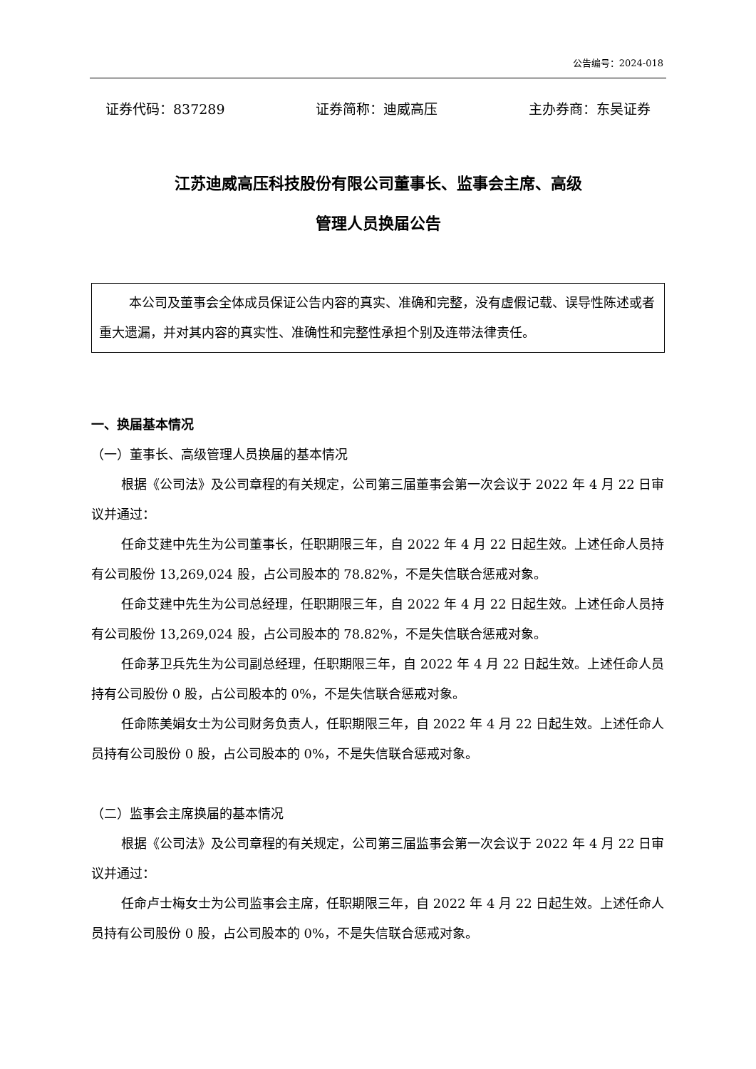公告编号：2024-018
证券代码：837289 证券简称：迪威高压 主办券商：东吴证券
江苏迪威高压科技股份有限公司董事长、监事会主席、高级
管理人员换届公告
本公司及董事会全体成员保证公告内容的真实、准确和完整，没有虚假记载、误导性陈述或者重大遗漏，并对其内容的真实性、准确性和完整性承担个别及连带法律责任。
一、换届基本情况
（一）董事长、高级管理人员换届的基本情况
根据《公司法》及公司章程的有关规定，公司第三届董事会第一次会议于 2022 年 4 月 22 日审议并通过：
任命艾建中先生为公司董事长，任职期限三年，自 2022 年 4 月 22 日起生效。上述任命人员持有公司股份 13,269,024 股，占公司股本的 78.82%，不是失信联合惩戒对象。
任命艾建中先生为公司总经理，任职期限三年，自 2022 年 4 月 22 日起生效。上述任命人员持有公司股份 13,269,024 股，占公司股本的 78.82%，不是失信联合惩戒对象。
任命茅卫兵先生为公司副总经理，任职期限三年，自 2022 年 4 月 22 日起生效。上述任命人员持有公司股份 0 股，占公司股本的 0%，不是失信联合惩戒对象。
任命陈美娟女士为公司财务负责人，任职期限三年，自 2022 年 4 月 22 日起生效。上述任命人员持有公司股份 0 股，占公司股本的 0%，不是失信联合惩戒对象。
（二）监事会主席换届的基本情况
根据《公司法》及公司章程的有关规定，公司第三届监事会第一次会议于 2022 年 4 月 22 日审议并通过：
任命卢士梅女士为公司监事会主席，任职期限三年，自 2022 年 4 月 22 日起生效。上述任命人员持有公司股份 0 股，占公司股本的 0%，不是失信联合惩戒对象。